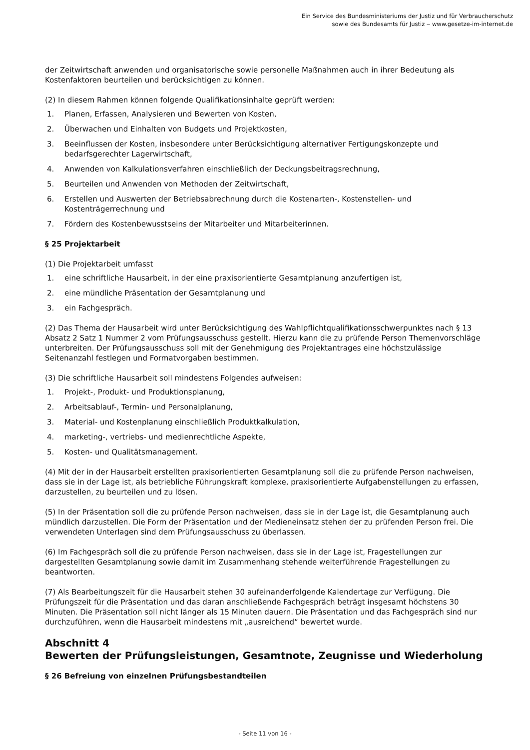Ein Service des Bundesministeriums der Justiz und für Verbraucherschutz
sowie des Bundesamts für Justiz ‒ www.gesetze-im-internet.de
der Zeitwirtschaft anwenden und organisatorische sowie personelle Maßnahmen auch in ihrer Bedeutung als Kostenfaktoren beurteilen und berücksichtigen zu können.
(2) In diesem Rahmen können folgende Qualifikationsinhalte geprüft werden:
1. Planen, Erfassen, Analysieren und Bewerten von Kosten,
2. Überwachen und Einhalten von Budgets und Projektkosten,
3. Beeinflussen der Kosten, insbesondere unter Berücksichtigung alternativer Fertigungskonzepte und bedarfsgerechter Lagerwirtschaft,
4. Anwenden von Kalkulationsverfahren einschließlich der Deckungsbeitragsrechnung,
5. Beurteilen und Anwenden von Methoden der Zeitwirtschaft,
6. Erstellen und Auswerten der Betriebsabrechnung durch die Kostenarten-, Kostenstellen- und Kostenträgerrechnung und
7. Fördern des Kostenbewusstseins der Mitarbeiter und Mitarbeiterinnen.
§ 25 Projektarbeit
(1) Die Projektarbeit umfasst
1. eine schriftliche Hausarbeit, in der eine praxisorientierte Gesamtplanung anzufertigen ist,
2. eine mündliche Präsentation der Gesamtplanung und
3. ein Fachgespräch.
(2) Das Thema der Hausarbeit wird unter Berücksichtigung des Wahlpflichtqualifikationsschwerpunktes nach § 13 Absatz 2 Satz 1 Nummer 2 vom Prüfungsausschuss gestellt. Hierzu kann die zu prüfende Person Themenvorschläge unterbreiten. Der Prüfungsausschuss soll mit der Genehmigung des Projektantrages eine höchstzulässige Seitenanzahl festlegen und Formatvorgaben bestimmen.
(3) Die schriftliche Hausarbeit soll mindestens Folgendes aufweisen:
1. Projekt-, Produkt- und Produktionsplanung,
2. Arbeitsablauf-, Termin- und Personalplanung,
3. Material- und Kostenplanung einschließlich Produktkalkulation,
4. marketing-, vertriebs- und medienrechtliche Aspekte,
5. Kosten- und Qualitätsmanagement.
(4) Mit der in der Hausarbeit erstellten praxisorientierten Gesamtplanung soll die zu prüfende Person nachweisen, dass sie in der Lage ist, als betriebliche Führungskraft komplexe, praxisorientierte Aufgabenstellungen zu erfassen, darzustellen, zu beurteilen und zu lösen.
(5) In der Präsentation soll die zu prüfende Person nachweisen, dass sie in der Lage ist, die Gesamtplanung auch mündlich darzustellen. Die Form der Präsentation und der Medieneinsatz stehen der zu prüfenden Person frei. Die verwendeten Unterlagen sind dem Prüfungsausschuss zu überlassen.
(6) Im Fachgespräch soll die zu prüfende Person nachweisen, dass sie in der Lage ist, Fragestellungen zur dargestellten Gesamtplanung sowie damit im Zusammenhang stehende weiterführende Fragestellungen zu beantworten.
(7) Als Bearbeitungszeit für die Hausarbeit stehen 30 aufeinanderfolgende Kalendertage zur Verfügung. Die Prüfungszeit für die Präsentation und das daran anschließende Fachgespräch beträgt insgesamt höchstens 30 Minuten. Die Präsentation soll nicht länger als 15 Minuten dauern. Die Präsentation und das Fachgespräch sind nur durchzuführen, wenn die Hausarbeit mindestens mit „ausreichend“ bewertet wurde.
Abschnitt 4
Bewerten der Prüfungsleistungen, Gesamtnote, Zeugnisse und Wiederholung
§ 26 Befreiung von einzelnen Prüfungsbestandteilen
- Seite 11 von 16 -